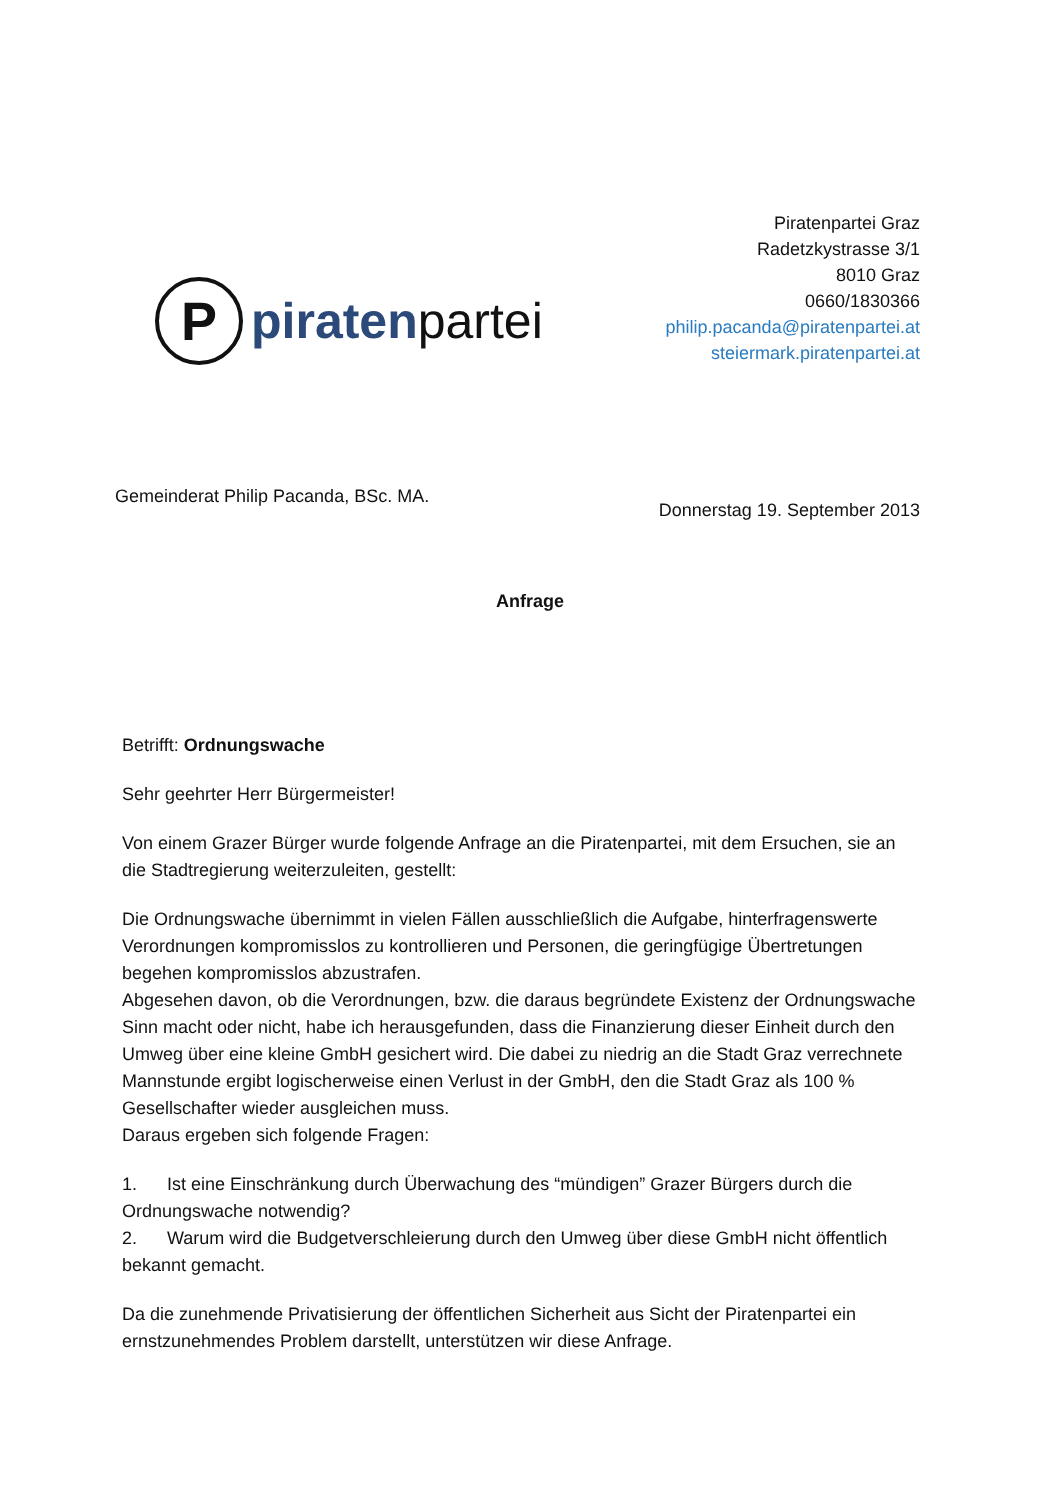P
piratenpartei
Piratenpartei Graz
Radetzkystrasse 3/1
8010 Graz
0660/1830366
philip.pacanda@piratenpartei.at
steiermark.piratenpartei.at
Gemeinderat Philip Pacanda, BSc. MA.
Donnerstag 19. September 2013
Anfrage
Betrifft: Ordnungswache
Sehr geehrter Herr Bürgermeister!
Von einem Grazer Bürger wurde folgende Anfrage an die Piratenpartei, mit dem Ersuchen, sie an die Stadtregierung weiterzuleiten, gestellt:
Die Ordnungswache übernimmt in vielen Fällen ausschließlich die Aufgabe, hinterfragenswerte Verordnungen kompromisslos zu kontrollieren und Personen, die geringfügige Übertretungen begehen kompromisslos abzustrafen.
Abgesehen davon, ob die Verordnungen, bzw. die daraus begründete Existenz der Ordnungswache Sinn macht oder nicht, habe ich herausgefunden, dass die Finanzierung dieser Einheit durch den Umweg über eine kleine GmbH gesichert wird. Die dabei zu niedrig an die Stadt Graz verrechnete Mannstunde ergibt logischerweise einen Verlust in der GmbH, den die Stadt Graz als 100 % Gesellschafter wieder ausgleichen muss.
Daraus ergeben sich folgende Fragen:
1. Ist eine Einschränkung durch Überwachung des “mündigen” Grazer Bürgers durch die Ordnungswache notwendig?
2. Warum wird die Budgetverschleierung durch den Umweg über diese GmbH nicht öffentlich bekannt gemacht.
Da die zunehmende Privatisierung der öffentlichen Sicherheit aus Sicht der Piratenpartei ein ernstzunehmendes Problem darstellt, unterstützen wir diese Anfrage.